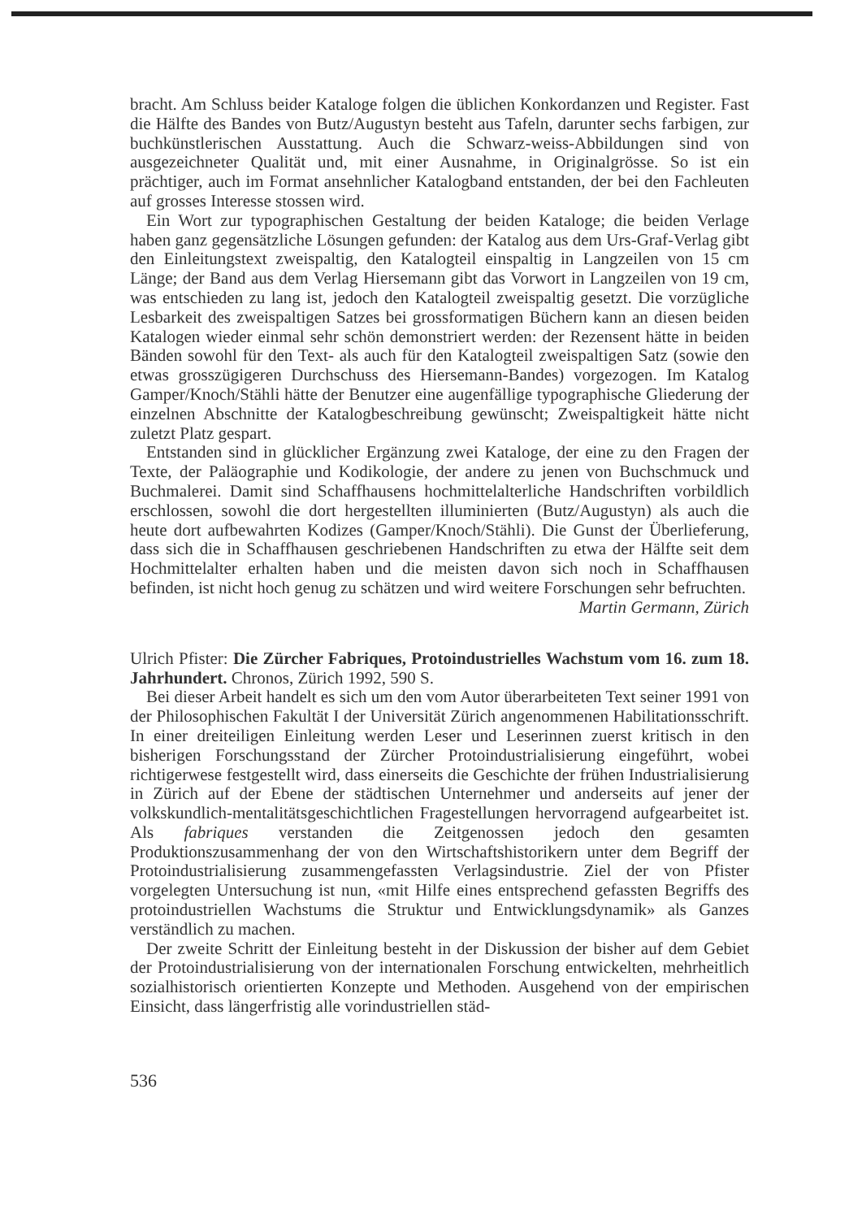bracht. Am Schluss beider Kataloge folgen die üblichen Konkordanzen und Register. Fast die Hälfte des Bandes von Butz/Augustyn besteht aus Tafeln, darunter sechs farbigen, zur buchkünstlerischen Ausstattung. Auch die Schwarz-weiss-Abbildungen sind von ausgezeichneter Qualität und, mit einer Ausnahme, in Originalgrösse. So ist ein prächtiger, auch im Format ansehnlicher Katalogband entstanden, der bei den Fachleuten auf grosses Interesse stossen wird.
Ein Wort zur typographischen Gestaltung der beiden Kataloge; die beiden Verlage haben ganz gegensätzliche Lösungen gefunden: der Katalog aus dem Urs-Graf-Verlag gibt den Einleitungstext zweispaltig, den Katalogteil einspaltig in Langzeilen von 15 cm Länge; der Band aus dem Verlag Hiersemann gibt das Vorwort in Langzeilen von 19 cm, was entschieden zu lang ist, jedoch den Katalogteil zweispaltig gesetzt. Die vorzügliche Lesbarkeit des zweispaltigen Satzes bei grossformatigen Büchern kann an diesen beiden Katalogen wieder einmal sehr schön demonstriert werden: der Rezensent hätte in beiden Bänden sowohl für den Text- als auch für den Katalogteil zweispaltigen Satz (sowie den etwas grosszügigeren Durchschuss des Hiersemann-Bandes) vorgezogen. Im Katalog Gamper/Knoch/Stähli hätte der Benutzer eine augenfällige typographische Gliederung der einzelnen Abschnitte der Katalogbeschreibung gewünscht; Zweispaltigkeit hätte nicht zuletzt Platz gespart.
Entstanden sind in glücklicher Ergänzung zwei Kataloge, der eine zu den Fragen der Texte, der Paläographie und Kodikologie, der andere zu jenen von Buchschmuck und Buchmalerei. Damit sind Schaffhausens hochmittelalterliche Handschriften vorbildlich erschlossen, sowohl die dort hergestellten illuminierten (Butz/Augustyn) als auch die heute dort aufbewahrten Kodizes (Gamper/Knoch/Stähli). Die Gunst der Überlieferung, dass sich die in Schaffhausen geschriebenen Handschriften zu etwa der Hälfte seit dem Hochmittelalter erhalten haben und die meisten davon sich noch in Schaffhausen befinden, ist nicht hoch genug zu schätzen und wird weitere Forschungen sehr befruchten. Martin Germann, Zürich
Ulrich Pfister: Die Zürcher Fabriques, Protoindustrielles Wachstum vom 16. zum 18. Jahrhundert. Chronos, Zürich 1992, 590 S.
Bei dieser Arbeit handelt es sich um den vom Autor überarbeiteten Text seiner 1991 von der Philosophischen Fakultät I der Universität Zürich angenommenen Habilitationsschrift. In einer dreiteiligen Einleitung werden Leser und Leserinnen zuerst kritisch in den bisherigen Forschungsstand der Zürcher Protoindustrialisierung eingeführt, wobei richtigerwese festgestellt wird, dass einerseits die Geschichte der frühen Industrialisierung in Zürich auf der Ebene der städtischen Unternehmer und anderseits auf jener der volkskundlich-mentalitätsgeschichtlichen Fragestellungen hervorragend aufgearbeitet ist. Als fabriques verstanden die Zeitgenossen jedoch den gesamten Produktionszusammenhang der von den Wirtschaftshistorikern unter dem Begriff der Protoindustrialisierung zusammengefassten Verlagsindustrie. Ziel der von Pfister vorgelegten Untersuchung ist nun, «mit Hilfe eines entsprechend gefassten Begriffs des protoindustriellen Wachstums die Struktur und Entwicklungsdynamik» als Ganzes verständlich zu machen.
Der zweite Schritt der Einleitung besteht in der Diskussion der bisher auf dem Gebiet der Protoindustrialisierung von der internationalen Forschung entwickelten, mehrheitlich sozialhistorisch orientierten Konzepte und Methoden. Ausgehend von der empirischen Einsicht, dass längerfristig alle vorindustriellen städ-
536